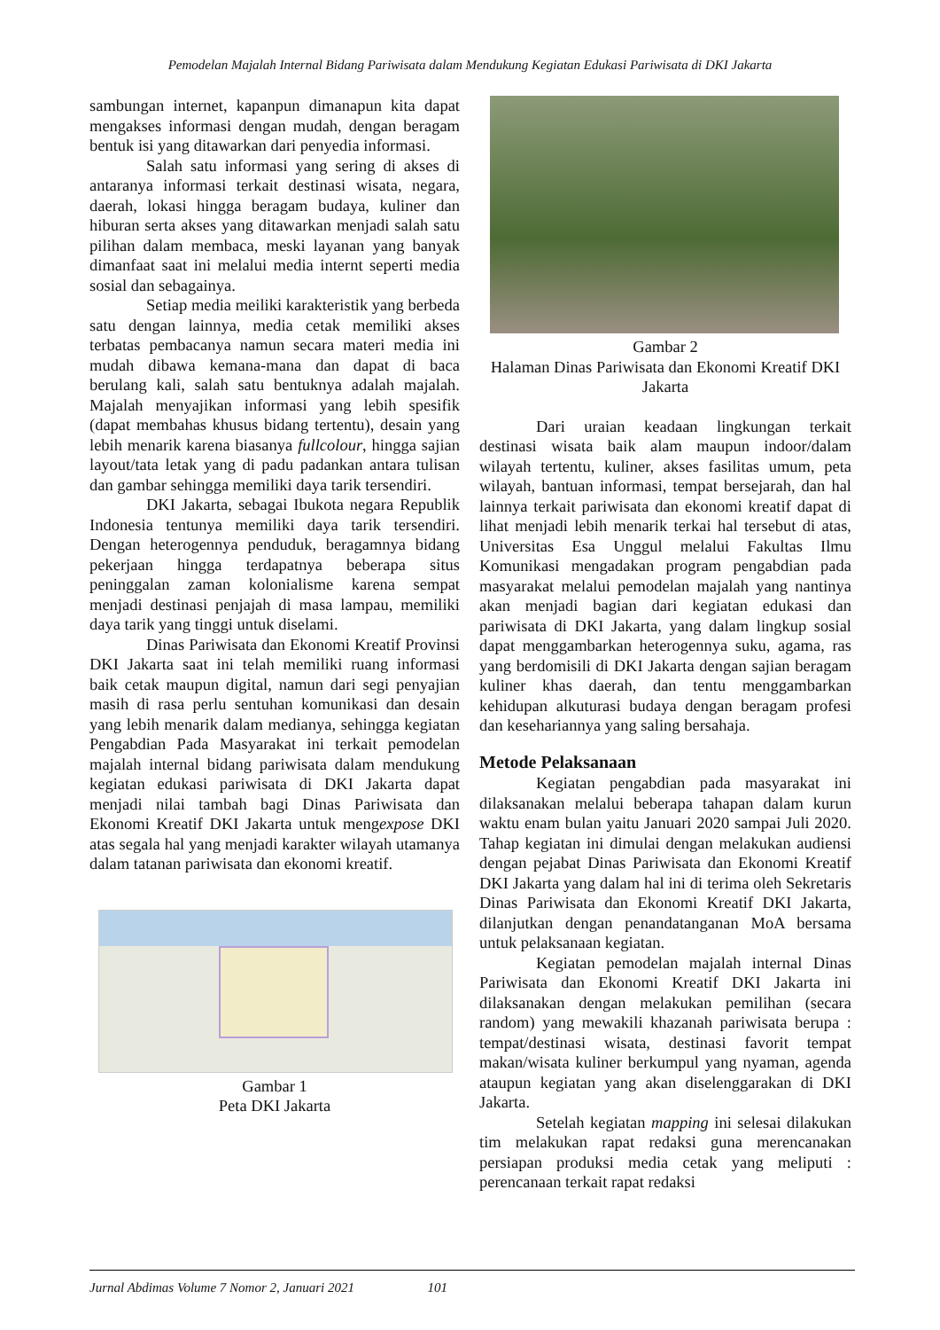Pemodelan Majalah Internal Bidang Pariwisata dalam Mendukung Kegiatan Edukasi Pariwisata di DKI Jakarta
sambungan internet, kapanpun dimanapun kita dapat mengakses informasi dengan mudah, dengan beragam bentuk isi yang ditawarkan dari penyedia informasi.
Salah satu informasi yang sering di akses di antaranya informasi terkait destinasi wisata, negara, daerah, lokasi hingga beragam budaya, kuliner dan hiburan serta akses yang ditawarkan menjadi salah satu pilihan dalam membaca, meski layanan yang banyak dimanfaat saat ini melalui media internt seperti media sosial dan sebagainya.
Setiap media meiliki karakteristik yang berbeda satu dengan lainnya, media cetak memiliki akses terbatas pembacanya namun secara materi media ini mudah dibawa kemana-mana dan dapat di baca berulang kali, salah satu bentuknya adalah majalah. Majalah menyajikan informasi yang lebih spesifik (dapat membahas khusus bidang tertentu), desain yang lebih menarik karena biasanya fullcolour, hingga sajian layout/tata letak yang di padu padankan antara tulisan dan gambar sehingga memiliki daya tarik tersendiri.
DKI Jakarta, sebagai Ibukota negara Republik Indonesia tentunya memiliki daya tarik tersendiri. Dengan heterogennya penduduk, beragamnya bidang pekerjaan hingga terdapatnya beberapa situs peninggalan zaman kolonialisme karena sempat menjadi destinasi penjajah di masa lampau, memiliki daya tarik yang tinggi untuk diselami.
Dinas Pariwisata dan Ekonomi Kreatif Provinsi DKI Jakarta saat ini telah memiliki ruang informasi baik cetak maupun digital, namun dari segi penyajian masih di rasa perlu sentuhan komunikasi dan desain yang lebih menarik dalam medianya, sehingga kegiatan Pengabdian Pada Masyarakat ini terkait pemodelan majalah internal bidang pariwisata dalam mendukung kegiatan edukasi pariwisata di DKI Jakarta dapat menjadi nilai tambah bagi Dinas Pariwisata dan Ekonomi Kreatif DKI Jakarta untuk mengexpose DKI atas segala hal yang menjadi karakter wilayah utamanya dalam tatanan pariwisata dan ekonomi kreatif.
Gambar 1
Peta DKI Jakarta
Gambar 2
Halaman Dinas Pariwisata dan Ekonomi Kreatif DKI Jakarta
Dari uraian keadaan lingkungan terkait destinasi wisata baik alam maupun indoor/dalam wilayah tertentu, kuliner, akses fasilitas umum, peta wilayah, bantuan informasi, tempat bersejarah, dan hal lainnya terkait pariwisata dan ekonomi kreatif dapat di lihat menjadi lebih menarik terkai hal tersebut di atas, Universitas Esa Unggul melalui Fakultas Ilmu Komunikasi mengadakan program pengabdian pada masyarakat melalui pemodelan majalah yang nantinya akan menjadi bagian dari kegiatan edukasi dan pariwisata di DKI Jakarta, yang dalam lingkup sosial dapat menggambarkan heterogennya suku, agama, ras yang berdomisili di DKI Jakarta dengan sajian beragam kuliner khas daerah, dan tentu menggambarkan kehidupan alkuturasi budaya dengan beragam profesi dan kesehariannya yang saling bersahaja.
Metode Pelaksanaan
Kegiatan pengabdian pada masyarakat ini dilaksanakan melalui beberapa tahapan dalam kurun waktu enam bulan yaitu Januari 2020 sampai Juli 2020. Tahap kegiatan ini dimulai dengan melakukan audiensi dengan pejabat Dinas Pariwisata dan Ekonomi Kreatif DKI Jakarta yang dalam hal ini di terima oleh Sekretaris Dinas Pariwisata dan Ekonomi Kreatif DKI Jakarta, dilanjutkan dengan penandatanganan MoA bersama untuk pelaksanaan kegiatan.
Kegiatan pemodelan majalah internal Dinas Pariwisata dan Ekonomi Kreatif DKI Jakarta ini dilaksanakan dengan melakukan pemilihan (secara random) yang mewakili khazanah pariwisata berupa : tempat/destinasi wisata, destinasi favorit tempat makan/wisata kuliner berkumpul yang nyaman, agenda ataupun kegiatan yang akan diselenggarakan di DKI Jakarta.
Setelah kegiatan mapping ini selesai dilakukan tim melakukan rapat redaksi guna merencanakan persiapan produksi media cetak yang meliputi : perencanaan terkait rapat redaksi
Jurnal Abdimas Volume 7 Nomor 2, Januari 2021 101